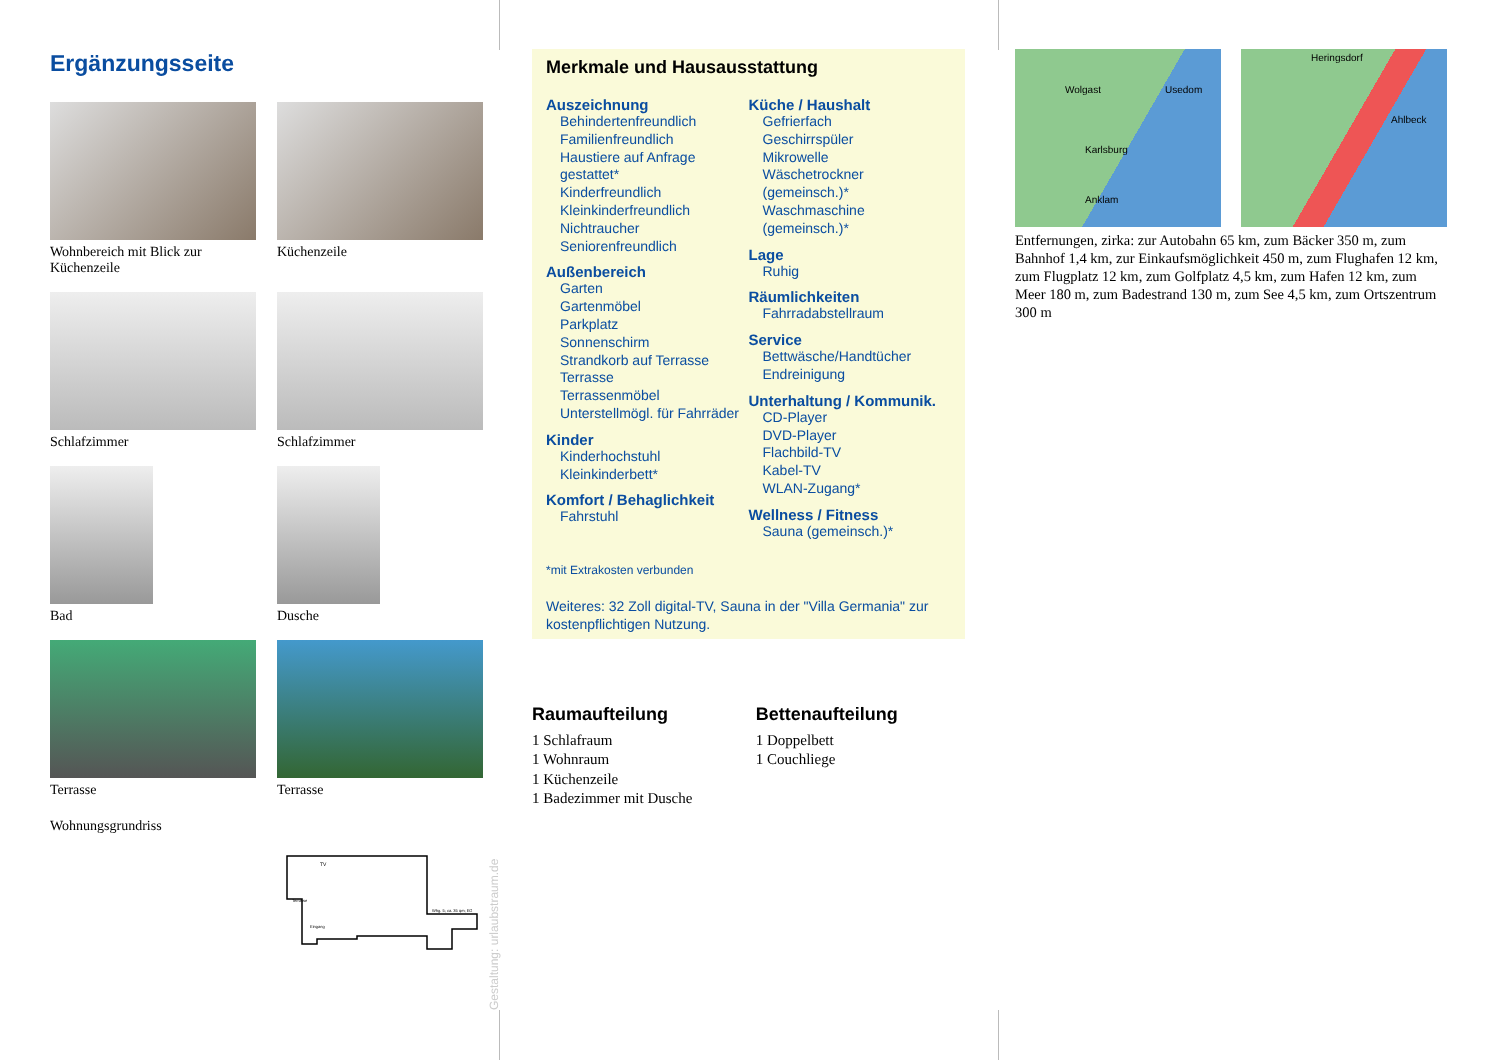Ergänzungsseite
Wohnbereich mit Blick zur Küchenzeile
Küchenzeile
Schlafzimmer
Schlafzimmer
Bad
Dusche
Terrasse
Terrasse
Wohnungsgrundriss
Whg. 5; ca. 35 qm; EG
Eingang
Terrasse
TV
Merkmale und Hausausstattung
Auszeichnung
Behindertenfreundlich
Familienfreundlich
Haustiere auf Anfrage gestattet*
Kinderfreundlich
Kleinkinderfreundlich
Nichtraucher
Seniorenfreundlich
Außenbereich
Garten
Gartenmöbel
Parkplatz
Sonnenschirm
Strandkorb auf Terrasse
Terrasse
Terrassenmöbel
Unterstellmögl. für Fahrräder
Kinder
Kinderhochstuhl
Kleinkinderbett*
Komfort / Behaglichkeit
Fahrstuhl
Küche / Haushalt
Gefrierfach
Geschirrspüler
Mikrowelle
Wäschetrockner (gemeinsch.)*
Waschmaschine (gemeinsch.)*
Lage
Ruhig
Räumlichkeiten
Fahrradabstellraum
Service
Bettwäsche/Handtücher
Endreinigung
Unterhaltung / Kommunik.
CD-Player
DVD-Player
Flachbild-TV
Kabel-TV
WLAN-Zugang*
Wellness / Fitness
Sauna (gemeinsch.)*
*mit Extrakosten verbunden
Weiteres: 32 Zoll digital-TV, Sauna in der "Villa Germania" zur kostenpflichtigen Nutzung.
Raumaufteilung
1 Schlafraum
1 Wohnraum
1 Küchenzeile
1 Badezimmer mit Dusche
Bettenaufteilung
1 Doppelbett
1 Couchliege
Wolgast Usedom
Karlsburg
Anklam
Heringsdorf
Ahlbeck
Entfernungen, zirka: zur Autobahn 65 km, zum Bäcker 350 m, zum Bahnhof 1,4 km, zur Einkaufsmöglichkeit 450 m, zum Flughafen 12 km, zum Flugplatz 12 km, zum Golfplatz 4,5 km, zum Hafen 12 km, zum Meer 180 m, zum Badestrand 130 m, zum See 4,5 km, zum Ortszentrum 300 m
Gestaltung: urlaubstraum.de